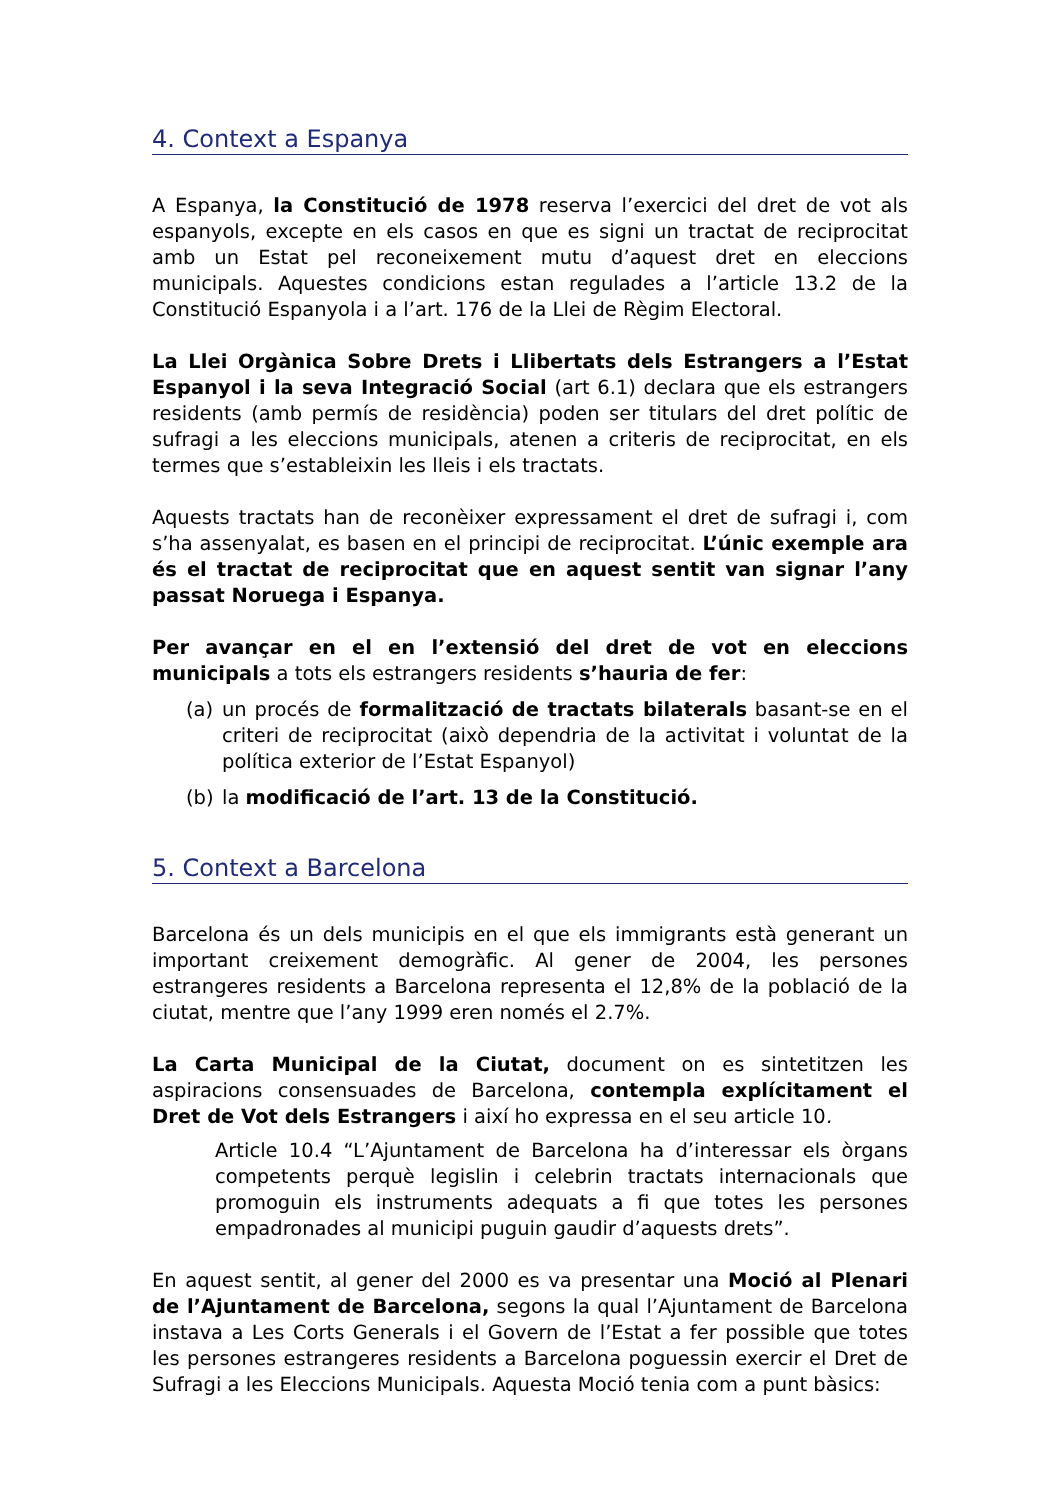4. Context a Espanya
A Espanya, la Constitució de 1978 reserva l’exercici del dret de vot als espanyols, excepte en els casos en que es signi un tractat de reciprocitat amb un Estat pel reconeixement mutu d’aquest dret en eleccions municipals. Aquestes condicions estan regulades a l’article 13.2 de la Constitució Espanyola i a l’art. 176 de la Llei de Règim Electoral.
La Llei Orgànica Sobre Drets i Llibertats dels Estrangers a l’Estat Espanyol i la seva Integració Social (art 6.1) declara que els estrangers residents (amb permís de residència) poden ser titulars del dret polític de sufragi a les eleccions municipals, atenen a criteris de reciprocitat, en els termes que s’estableixin les lleis i els tractats.
Aquests tractats han de reconèixer expressament el dret de sufragi i, com s’ha assenyalat, es basen en el principi de reciprocitat. L’únic exemple ara és el tractat de reciprocitat que en aquest sentit van signar l’any passat Noruega i Espanya.
Per avançar en el en l’extensió del dret de vot en eleccions municipals a tots els estrangers residents s’hauria de fer:
(a) un procés de formalització de tractats bilaterals basant-se en el criteri de reciprocitat (això dependria de la activitat i voluntat de la política exterior de l’Estat Espanyol)
(b) la modificació de l’art. 13 de la Constitució.
5. Context a Barcelona
Barcelona és un dels municipis en el que els immigrants està generant un important creixement demogràfic. Al gener de 2004, les persones estrangeres residents a Barcelona representa el 12,8% de la població de la ciutat, mentre que l’any 1999 eren només el 2.7%.
La Carta Municipal de la Ciutat, document on es sintetitzen les aspiracions consensuades de Barcelona, contempla explícitament el Dret de Vot dels Estrangers i així ho expressa en el seu article 10.
Article 10.4 “L’Ajuntament de Barcelona ha d’interessar els òrgans competents perquè legislin i celebrin tractats internacionals que promoguin els instruments adequats a fi que totes les persones empadronades al municipi puguin gaudir d’aquests drets”.
En aquest sentit, al gener del 2000 es va presentar una Moció al Plenari de l’Ajuntament de Barcelona, segons la qual l’Ajuntament de Barcelona instava a Les Corts Generals i el Govern de l’Estat a fer possible que totes les persones estrangeres residents a Barcelona poguessin exercir el Dret de Sufragi a les Eleccions Municipals. Aquesta Moció tenia com a punt bàsics: